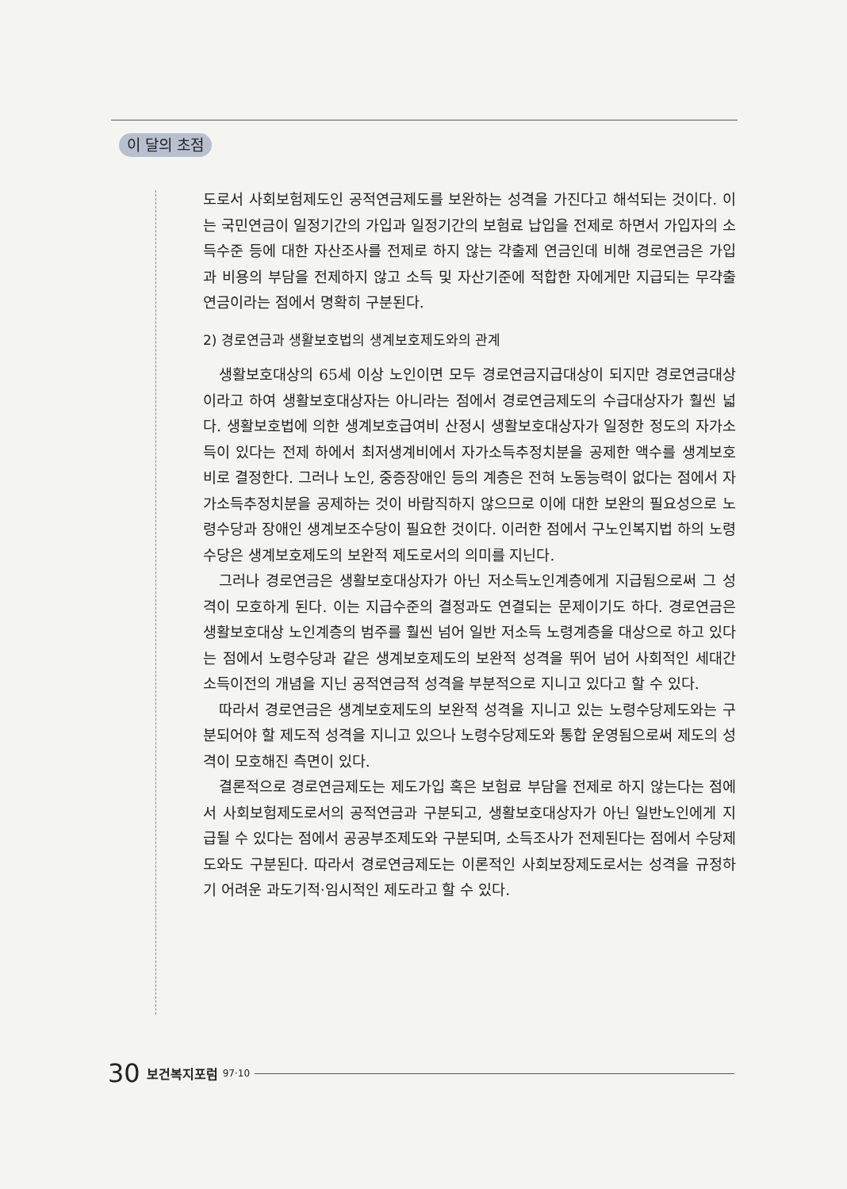이 달의 초점
도로서 사회보험제도인 공적연금제도를 보완하는 성격을 가진다고 해석되는 것이다. 이는 국민연금이 일정기간의 가입과 일정기간의 보험료 납입을 전제로 하면서 가입자의 소득수준 등에 대한 자산조사를 전제로 하지 않는 갹출제 연금인데 비해 경로연금은 가입과 비용의 부담을 전제하지 않고 소득 및 자산기준에 적합한 자에게만 지급되는 무갹출연금이라는 점에서 명확히 구분된다.
2) 경로연금과 생활보호법의 생계보호제도와의 관계
생활보호대상의 65세 이상 노인이면 모두 경로연금지급대상이 되지만 경로연금대상이라고 하여 생활보호대상자는 아니라는 점에서 경로연금제도의 수급대상자가 훨씬 넓다. 생활보호법에 의한 생계보호급여비 산정시 생활보호대상자가 일정한 정도의 자가소득이 있다는 전제 하에서 최저생계비에서 자가소득추정치분을 공제한 액수를 생계보호비로 결정한다. 그러나 노인, 중증장애인 등의 계층은 전혀 노동능력이 없다는 점에서 자가소득추정치분을 공제하는 것이 바람직하지 않으므로 이에 대한 보완의 필요성으로 노령수당과 장애인 생계보조수당이 필요한 것이다. 이러한 점에서 구노인복지법 하의 노령수당은 생계보호제도의 보완적 제도로서의 의미를 지닌다.
그러나 경로연금은 생활보호대상자가 아닌 저소득노인계층에게 지급됨으로써 그 성격이 모호하게 된다. 이는 지급수준의 결정과도 연결되는 문제이기도 하다. 경로연금은 생활보호대상 노인계층의 범주를 훨씬 넘어 일반 저소득 노령계층을 대상으로 하고 있다는 점에서 노령수당과 같은 생계보호제도의 보완적 성격을 뛰어 넘어 사회적인 세대간 소득이전의 개념을 지닌 공적연금적 성격을 부분적으로 지니고 있다고 할 수 있다.
따라서 경로연금은 생계보호제도의 보완적 성격을 지니고 있는 노령수당제도와는 구분되어야 할 제도적 성격을 지니고 있으나 노령수당제도와 통합 운영됨으로써 제도의 성격이 모호해진 측면이 있다.
결론적으로 경로연금제도는 제도가입 혹은 보험료 부담을 전제로 하지 않는다는 점에서 사회보험제도로서의 공적연금과 구분되고, 생활보호대상자가 아닌 일반노인에게 지급될 수 있다는 점에서 공공부조제도와 구분되며, 소득조사가 전제된다는 점에서 수당제도와도 구분된다. 따라서 경로연금제도는 이론적인 사회보장제도로서는 성격을 규정하기 어려운 과도기적·임시적인 제도라고 할 수 있다.
30 보건복지포럼 97·10